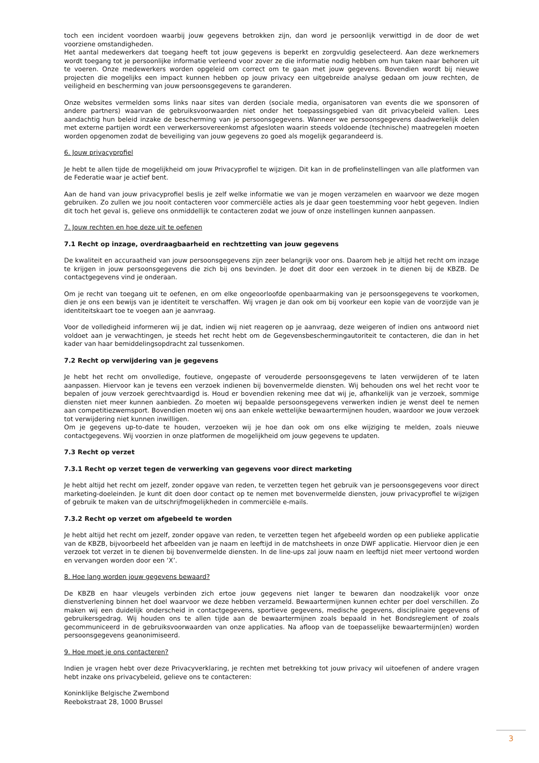toch een incident voordoen waarbij jouw gegevens betrokken zijn, dan word je persoonlijk verwittigd in de door de wet voorziene omstandigheden.
Het aantal medewerkers dat toegang heeft tot jouw gegevens is beperkt en zorgvuldig geselecteerd. Aan deze werknemers wordt toegang tot je persoonlijke informatie verleend voor zover ze die informatie nodig hebben om hun taken naar behoren uit te voeren. Onze medewerkers worden opgeleid om correct om te gaan met jouw gegevens. Bovendien wordt bij nieuwe projecten die mogelijks een impact kunnen hebben op jouw privacy een uitgebreide analyse gedaan om jouw rechten, de veiligheid en bescherming van jouw persoonsgegevens te garanderen.
Onze websites vermelden soms links naar sites van derden (sociale media, organisatoren van events die we sponsoren of andere partners) waarvan de gebruiksvoorwaarden niet onder het toepassingsgebied van dit privacybeleid vallen. Lees aandachtig hun beleid inzake de bescherming van je persoonsgegevens. Wanneer we persoonsgegevens daadwerkelijk delen met externe partijen wordt een verwerkersovereenkomst afgesloten waarin steeds voldoende (technische) maatregelen moeten worden opgenomen zodat de beveiliging van jouw gegevens zo goed als mogelijk gegarandeerd is.
6. Jouw privacyprofiel
Je hebt te allen tijde de mogelijkheid om jouw Privacyprofiel te wijzigen. Dit kan in de profielinstellingen van alle platformen van de Federatie waar je actief bent.
Aan de hand van jouw privacyprofiel beslis je zelf welke informatie we van je mogen verzamelen en waarvoor we deze mogen gebruiken. Zo zullen we jou nooit contacteren voor commerciële acties als je daar geen toestemming voor hebt gegeven. Indien dit toch het geval is, gelieve ons onmiddellijk te contacteren zodat we jouw of onze instellingen kunnen aanpassen.
7. Jouw rechten en hoe deze uit te oefenen
7.1 Recht op inzage, overdraagbaarheid en rechtzetting van jouw gegevens
De kwaliteit en accuraatheid van jouw persoonsgegevens zijn zeer belangrijk voor ons. Daarom heb je altijd het recht om inzage te krijgen in jouw persoonsgegevens die zich bij ons bevinden. Je doet dit door een verzoek in te dienen bij de KBZB. De contactgegevens vind je onderaan.
Om je recht van toegang uit te oefenen, en om elke ongeoorloofde openbaarmaking van je persoonsgegevens te voorkomen, dien je ons een bewijs van je identiteit te verschaffen. Wij vragen je dan ook om bij voorkeur een kopie van de voorzijde van je identiteitskaart toe te voegen aan je aanvraag.
Voor de volledigheid informeren wij je dat, indien wij niet reageren op je aanvraag, deze weigeren of indien ons antwoord niet voldoet aan je verwachtingen, je steeds het recht hebt om de Gegevensbeschermingautoriteit te contacteren, die dan in het kader van haar bemiddelingsopdracht zal tussenkomen.
7.2 Recht op verwijdering van je gegevens
Je hebt het recht om onvolledige, foutieve, ongepaste of verouderde persoonsgegevens te laten verwijderen of te laten aanpassen. Hiervoor kan je tevens een verzoek indienen bij bovenvermelde diensten. Wij behouden ons wel het recht voor te bepalen of jouw verzoek gerechtvaardigd is. Houd er bovendien rekening mee dat wij je, afhankelijk van je verzoek, sommige diensten niet meer kunnen aanbieden. Zo moeten wij bepaalde persoonsgegevens verwerken indien je wenst deel te nemen aan competitiezwemsport. Bovendien moeten wij ons aan enkele wettelijke bewaartermijnen houden, waardoor we jouw verzoek tot verwijdering niet kunnen inwilligen.
Om je gegevens up-to-date te houden, verzoeken wij je hoe dan ook om ons elke wijziging te melden, zoals nieuwe contactgegevens. Wij voorzien in onze platformen de mogelijkheid om jouw gegevens te updaten.
7.3 Recht op verzet
7.3.1 Recht op verzet tegen de verwerking van gegevens voor direct marketing
Je hebt altijd het recht om jezelf, zonder opgave van reden, te verzetten tegen het gebruik van je persoonsgegevens voor direct marketing-doeleinden. Je kunt dit doen door contact op te nemen met bovenvermelde diensten, jouw privacyprofiel te wijzigen of gebruik te maken van de uitschrijfmogelijkheden in commerciële e-mails.
7.3.2 Recht op verzet om afgebeeld te worden
Je hebt altijd het recht om jezelf, zonder opgave van reden, te verzetten tegen het afgebeeld worden op een publieke applicatie van de KBZB, bijvoorbeeld het afbeelden van je naam en leeftijd in de matchsheets in onze DWF applicatie. Hiervoor dien je een verzoek tot verzet in te dienen bij bovenvermelde diensten. In de line-ups zal jouw naam en leeftijd niet meer vertoond worden en vervangen worden door een ‘X’.
8. Hoe lang worden jouw gegevens bewaard?
De KBZB en haar vleugels verbinden zich ertoe jouw gegevens niet langer te bewaren dan noodzakelijk voor onze dienstverlening binnen het doel waarvoor we deze hebben verzameld. Bewaartermijnen kunnen echter per doel verschillen. Zo maken wij een duidelijk onderscheid in contactgegevens, sportieve gegevens, medische gegevens, disciplinaire gegevens of gebruikersgedrag. Wij houden ons te allen tijde aan de bewaartermijnen zoals bepaald in het Bondsreglement of zoals gecommuniceerd in de gebruiksvoorwaarden van onze applicaties. Na afloop van de toepasselijke bewaartermijn(en) worden persoonsgegevens geanonimiseerd.
9. Hoe moet je ons contacteren?
Indien je vragen hebt over deze Privacyverklaring, je rechten met betrekking tot jouw privacy wil uitoefenen of andere vragen hebt inzake ons privacybeleid, gelieve ons te contacteren:
Koninklijke Belgische Zwembond
Reebokstraat 28, 1000 Brussel
3